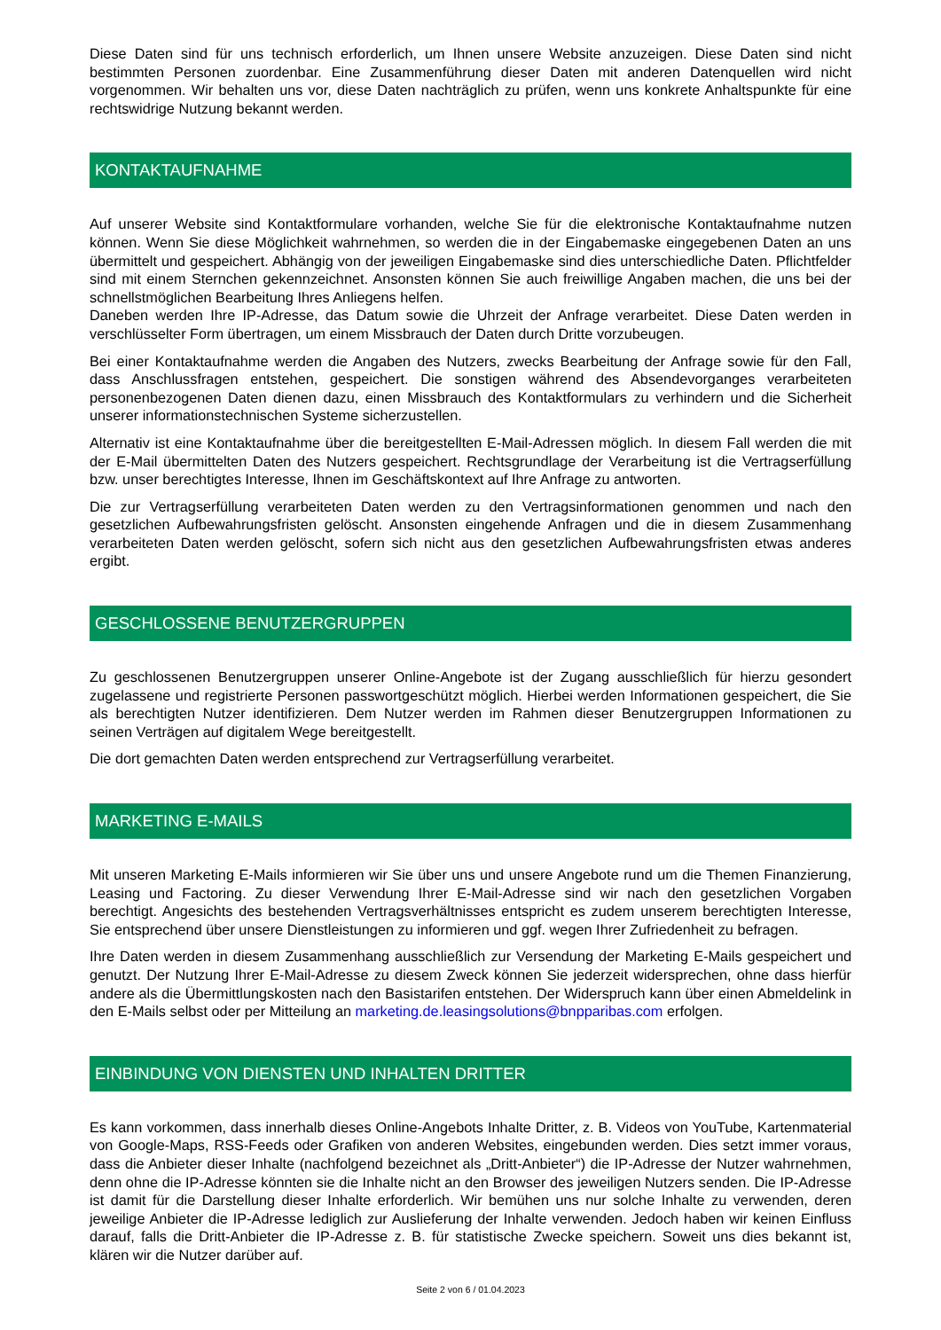Diese Daten sind für uns technisch erforderlich, um Ihnen unsere Website anzuzeigen. Diese Daten sind nicht bestimmten Personen zuordenbar. Eine Zusammenführung dieser Daten mit anderen Datenquellen wird nicht vorgenommen. Wir behalten uns vor, diese Daten nachträglich zu prüfen, wenn uns konkrete Anhaltspunkte für eine rechtswidrige Nutzung bekannt werden.
KONTAKTAUFNAHME
Auf unserer Website sind Kontaktformulare vorhanden, welche Sie für die elektronische Kontaktaufnahme nutzen können. Wenn Sie diese Möglichkeit wahrnehmen, so werden die in der Eingabemaske eingegebenen Daten an uns übermittelt und gespeichert. Abhängig von der jeweiligen Eingabemaske sind dies unterschiedliche Daten. Pflichtfelder sind mit einem Sternchen gekennzeichnet. Ansonsten können Sie auch freiwillige Angaben machen, die uns bei der schnellstmöglichen Bearbeitung Ihres Anliegens helfen.
Daneben werden Ihre IP-Adresse, das Datum sowie die Uhrzeit der Anfrage verarbeitet. Diese Daten werden in verschlüsselter Form übertragen, um einem Missbrauch der Daten durch Dritte vorzubeugen.
Bei einer Kontaktaufnahme werden die Angaben des Nutzers, zwecks Bearbeitung der Anfrage sowie für den Fall, dass Anschlussfragen entstehen, gespeichert. Die sonstigen während des Absendevorganges verarbeiteten personenbezogenen Daten dienen dazu, einen Missbrauch des Kontaktformulars zu verhindern und die Sicherheit unserer informationstechnischen Systeme sicherzustellen.
Alternativ ist eine Kontaktaufnahme über die bereitgestellten E-Mail-Adressen möglich. In diesem Fall werden die mit der E-Mail übermittelten Daten des Nutzers gespeichert. Rechtsgrundlage der Verarbeitung ist die Vertragserfüllung bzw. unser berechtigtes Interesse, Ihnen im Geschäftskontext auf Ihre Anfrage zu antworten.
Die zur Vertragserfüllung verarbeiteten Daten werden zu den Vertragsinformationen genommen und nach den gesetzlichen Aufbewahrungsfristen gelöscht. Ansonsten eingehende Anfragen und die in diesem Zusammenhang verarbeiteten Daten werden gelöscht, sofern sich nicht aus den gesetzlichen Aufbewahrungsfristen etwas anderes ergibt.
GESCHLOSSENE BENUTZERGRUPPEN
Zu geschlossenen Benutzergruppen unserer Online-Angebote ist der Zugang ausschließlich für hierzu gesondert zugelassene und registrierte Personen passwortgeschützt möglich. Hierbei werden Informationen gespeichert, die Sie als berechtigten Nutzer identifizieren. Dem Nutzer werden im Rahmen dieser Benutzergruppen Informationen zu seinen Verträgen auf digitalem Wege bereitgestellt.
Die dort gemachten Daten werden entsprechend zur Vertragserfüllung verarbeitet.
MARKETING E-MAILS
Mit unseren Marketing E-Mails informieren wir Sie über uns und unsere Angebote rund um die Themen Finanzierung, Leasing und Factoring. Zu dieser Verwendung Ihrer E-Mail-Adresse sind wir nach den gesetzlichen Vorgaben berechtigt. Angesichts des bestehenden Vertragsverhältnisses entspricht es zudem unserem berechtigten Interesse, Sie entsprechend über unsere Dienstleistungen zu informieren und ggf. wegen Ihrer Zufriedenheit zu befragen.
Ihre Daten werden in diesem Zusammenhang ausschließlich zur Versendung der Marketing E-Mails gespeichert und genutzt. Der Nutzung Ihrer E-Mail-Adresse zu diesem Zweck können Sie jederzeit widersprechen, ohne dass hierfür andere als die Übermittlungskosten nach den Basistarifen entstehen. Der Widerspruch kann über einen Abmeldelink in den E-Mails selbst oder per Mitteilung an marketing.de.leasingsolutions@bnpparibas.com erfolgen.
EINBINDUNG VON DIENSTEN UND INHALTEN DRITTER
Es kann vorkommen, dass innerhalb dieses Online-Angebots Inhalte Dritter, z. B. Videos von YouTube, Kartenmaterial von Google-Maps, RSS-Feeds oder Grafiken von anderen Websites, eingebunden werden. Dies setzt immer voraus, dass die Anbieter dieser Inhalte (nachfolgend bezeichnet als „Dritt-Anbieter“) die IP-Adresse der Nutzer wahrnehmen, denn ohne die IP-Adresse könnten sie die Inhalte nicht an den Browser des jeweiligen Nutzers senden. Die IP-Adresse ist damit für die Darstellung dieser Inhalte erforderlich. Wir bemühen uns nur solche Inhalte zu verwenden, deren jeweilige Anbieter die IP-Adresse lediglich zur Auslieferung der Inhalte verwenden. Jedoch haben wir keinen Einfluss darauf, falls die Dritt-Anbieter die IP-Adresse z. B. für statistische Zwecke speichern. Soweit uns dies bekannt ist, klären wir die Nutzer darüber auf.
Seite 2 von 6 / 01.04.2023